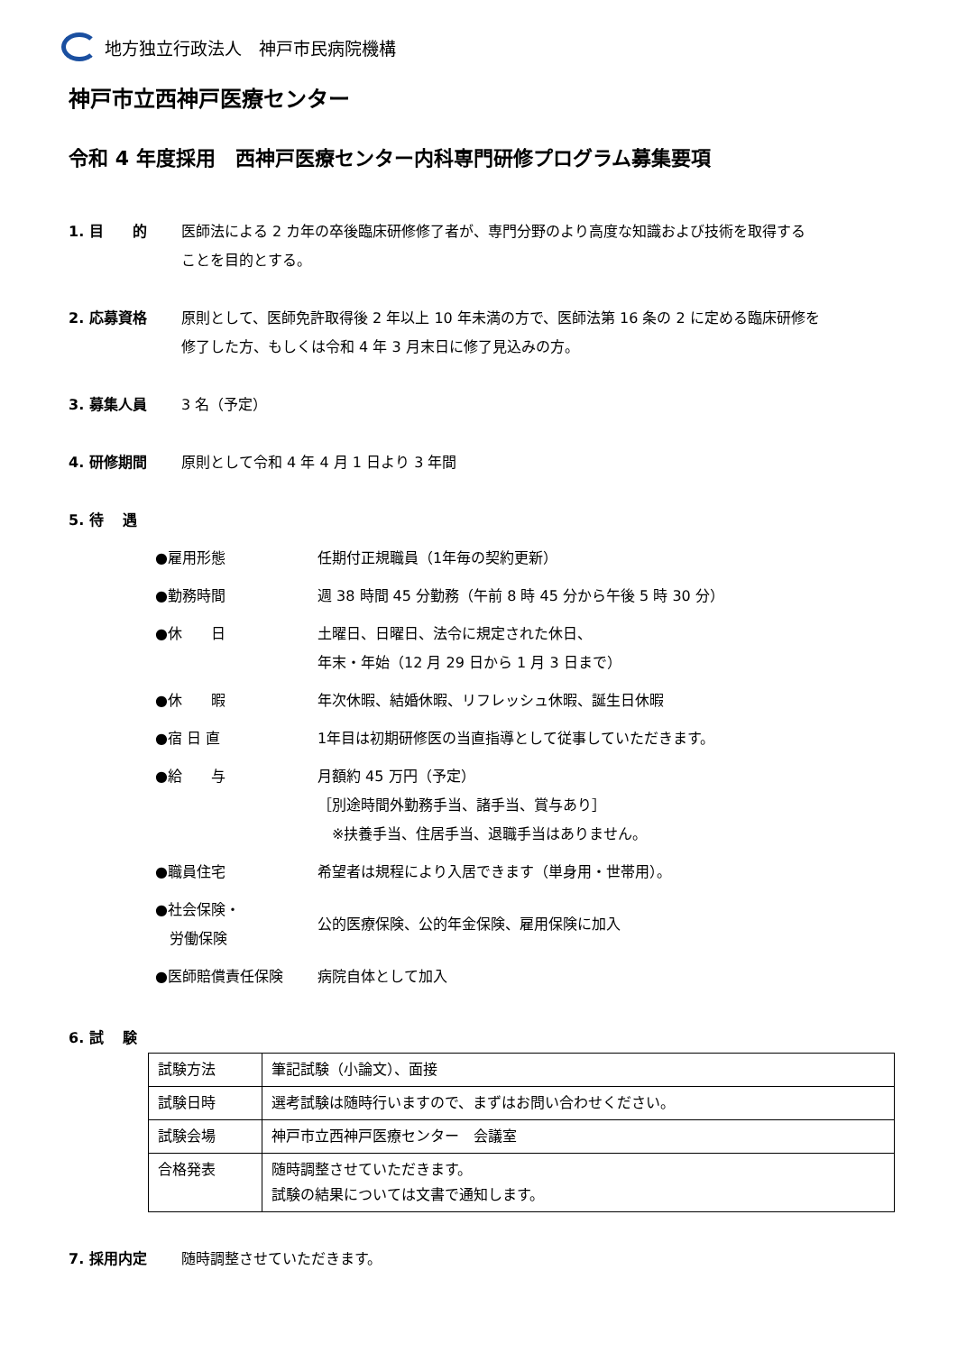地方独立行政法人　神戸市民病院機構
神戸市立西神戸医療センター
令和 4 年度採用　西神戸医療センター内科専門研修プログラム募集要項
1. 目　　的 医師法による 2 カ年の卒後臨床研修修了者が、専門分野のより高度な知識および技術を取得する
ことを目的とする。
2. 応募資格 原則として、医師免許取得後 2 年以上 10 年未満の方で、医師法第 16 条の 2 に定める臨床研修を
修了した方、もしくは令和 4 年 3 月末日に修了見込みの方。
3. 募集人員 3 名（予定）
4. 研修期間 原則として令和 4 年 4 月 1 日より 3 年間
5. 待　 遇
●雇用形態 任期付正規職員（1年毎の契約更新）
●勤務時間 週 38 時間 45 分勤務（午前 8 時 45 分から午後 5 時 30 分）
●休　　日 土曜日、日曜日、法令に規定された休日、
年末・年始（12 月 29 日から 1 月 3 日まで）
●休　　暇 年次休暇、結婚休暇、リフレッシュ休暇、誕生日休暇
●宿 日 直 1年目は初期研修医の当直指導として従事していただきます。
●給　　与 月額約 45 万円（予定）
［別途時間外勤務手当、諸手当、賞与あり］
　※扶養手当、住居手当、退職手当はありません。
●職員住宅 希望者は規程により入居できます（単身用・世帯用）。
●社会保険・
　労働保険
公的医療保険、公的年金保険、雇用保険に加入
●医師賠償責任保険 病院自体として加入
6. 試　 験
| 試験方法 | 筆記試験（小論文）、面接 |
| 試験日時 | 選考試験は随時行いますので、まずはお問い合わせください。 |
| 試験会場 | 神戸市立西神戸医療センター 会議室 |
| 合格発表 | 随時調整させていただきます。 試験の結果については文書で通知します。 |
7. 採用内定 随時調整させていただきます。